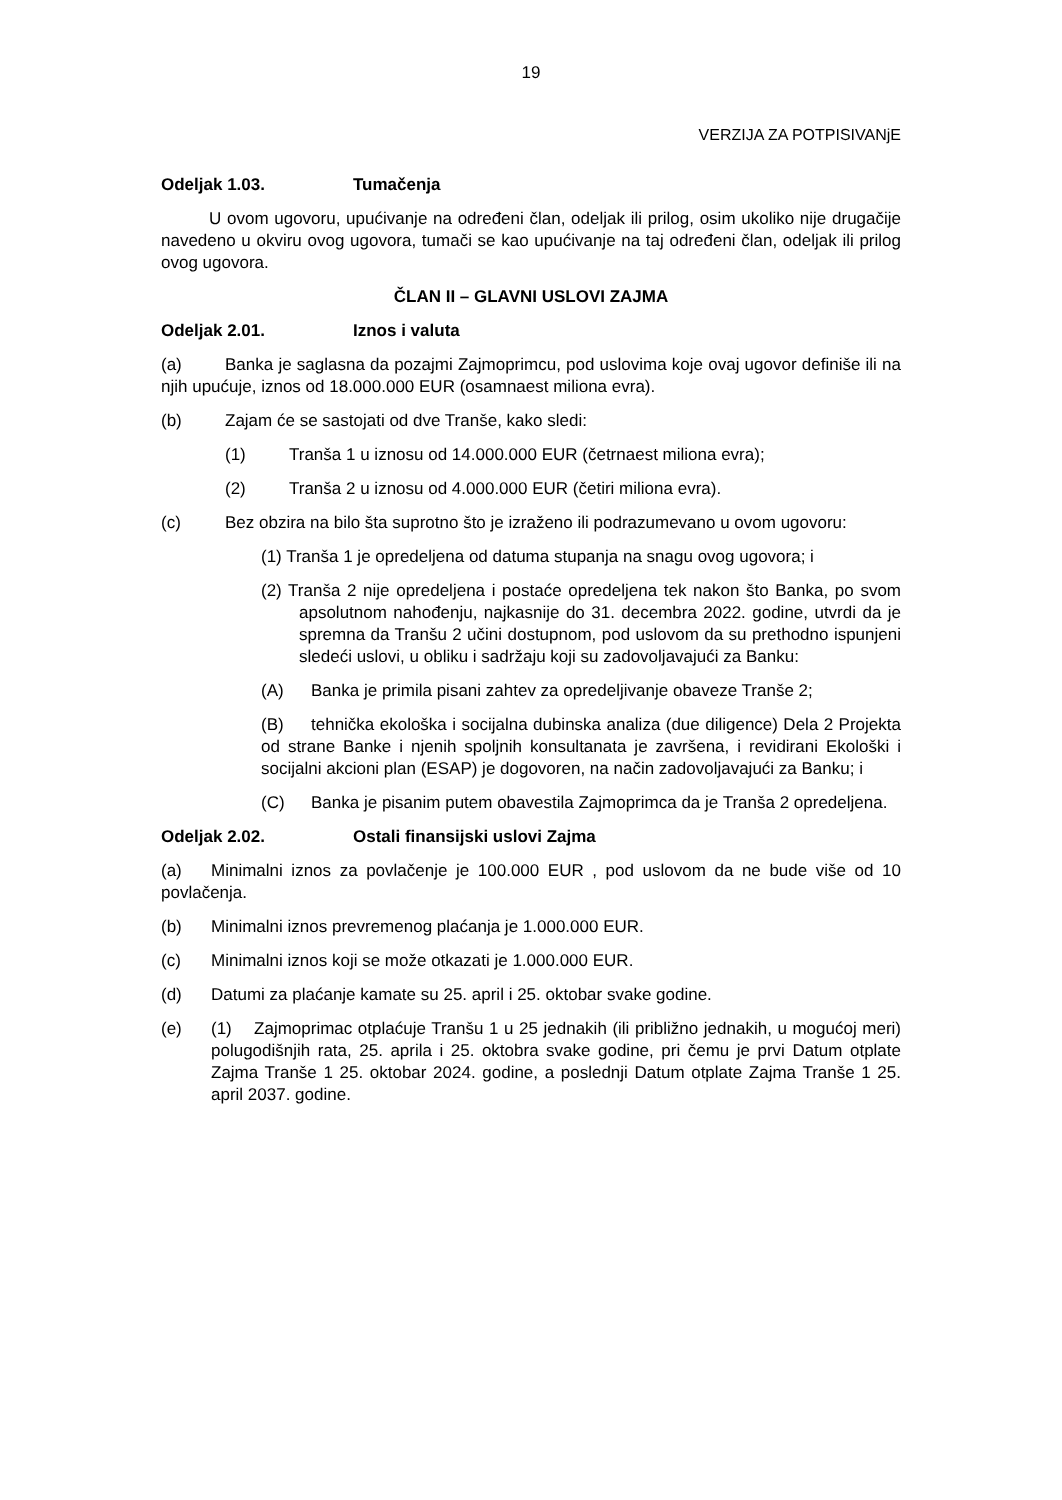19
VERZIJA ZA POTPISIVANjE
Odeljak 1.03. Tumačenja
U ovom ugovoru, upućivanje na određeni član, odeljak ili prilog, osim ukoliko nije drugačije navedeno u okviru ovog ugovora, tumači se kao upućivanje na taj određeni član, odeljak ili prilog ovog ugovora.
ČLAN II – GLAVNI USLOVI ZAJMA
Odeljak 2.01. Iznos i valuta
(a) Banka je saglasna da pozajmi Zajmoprimcu, pod uslovima koje ovaj ugovor definiše ili na njih upućuje, iznos od 18.000.000 EUR (osamnaest miliona evra).
(b) Zajam će se sastojati od dve Tranše, kako sledi:
(1) Tranša 1 u iznosu od 14.000.000 EUR (četrnaest miliona evra);
(2) Tranša 2 u iznosu od 4.000.000 EUR (četiri miliona evra).
(c) Bez obzira na bilo šta suprotno što je izraženo ili podrazumevano u ovom ugovoru:
(1) Tranša 1 je opredeljena od datuma stupanja na snagu ovog ugovora; i
(2) Tranša 2 nije opredeljena i postaće opredeljena tek nakon što Banka, po svom apsolutnom nahođenju, najkasnije do 31. decembra 2022. godine, utvrdi da je spremna da Tranšu 2 učini dostupnom, pod uslovom da su prethodno ispunjeni sledeći uslovi, u obliku i sadržaju koji su zadovoljavajući za Banku:
(A) Banka je primila pisani zahtev za opredeljivanje obaveze Tranše 2;
(B) tehnička ekološka i socijalna dubinska analiza (due diligence) Dela 2 Projekta od strane Banke i njenih spoljnih konsultanata je završena, i revidirani Ekološki i socijalni akcioni plan (ESAP) je dogovoren, na način zadovoljavajući za Banku; i
(C) Banka je pisanim putem obavestila Zajmoprimca da je Tranša 2 opredeljena.
Odeljak 2.02. Ostali finansijski uslovi Zajma
(a) Minimalni iznos za povlačenje je 100.000 EUR , pod uslovom da ne bude više od 10 povlačenja.
(b) Minimalni iznos prevremenog plaćanja je 1.000.000 EUR.
(c) Minimalni iznos koji se može otkazati je 1.000.000 EUR.
(d) Datumi za plaćanje kamate su 25. april i 25. oktobar svake godine.
(e) (1) Zajmoprimac otplaćuje Tranšu 1 u 25 jednakih (ili približno jednakih, u mogućoj meri) polugodišnjih rata, 25. aprila i 25. oktobra svake godine, pri čemu je prvi Datum otplate Zajma Tranše 1 25. oktobar 2024. godine, a poslednji Datum otplate Zajma Tranše 1 25. april 2037. godine.